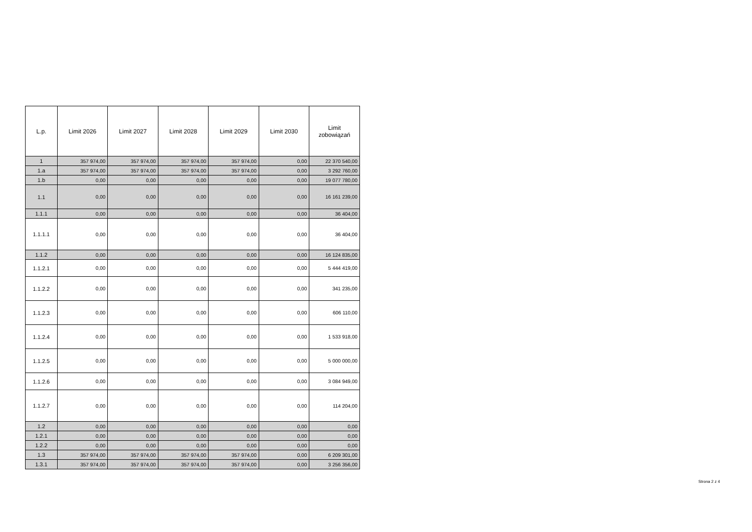| L.p. | Limit 2026 | Limit 2027 | Limit 2028 | Limit 2029 | Limit 2030 | Limit zobowiązań |
| --- | --- | --- | --- | --- | --- | --- |
| 1 | 357 974,00 | 357 974,00 | 357 974,00 | 357 974,00 | 0,00 | 22 370 540,00 |
| 1.a | 357 974,00 | 357 974,00 | 357 974,00 | 357 974,00 | 0,00 | 3 292 760,00 |
| 1.b | 0,00 | 0,00 | 0,00 | 0,00 | 0,00 | 19 077 780,00 |
| 1.1 | 0,00 | 0,00 | 0,00 | 0,00 | 0,00 | 16 161 239,00 |
| 1.1.1 | 0,00 | 0,00 | 0,00 | 0,00 | 0,00 | 36 404,00 |
| 1.1.1.1 | 0,00 | 0,00 | 0,00 | 0,00 | 0,00 | 36 404,00 |
| 1.1.2 | 0,00 | 0,00 | 0,00 | 0,00 | 0,00 | 16 124 835,00 |
| 1.1.2.1 | 0,00 | 0,00 | 0,00 | 0,00 | 0,00 | 5 444 419,00 |
| 1.1.2.2 | 0,00 | 0,00 | 0,00 | 0,00 | 0,00 | 341 235,00 |
| 1.1.2.3 | 0,00 | 0,00 | 0,00 | 0,00 | 0,00 | 606 110,00 |
| 1.1.2.4 | 0,00 | 0,00 | 0,00 | 0,00 | 0,00 | 1 533 918,00 |
| 1.1.2.5 | 0,00 | 0,00 | 0,00 | 0,00 | 0,00 | 5 000 000,00 |
| 1.1.2.6 | 0,00 | 0,00 | 0,00 | 0,00 | 0,00 | 3 084 949,00 |
| 1.1.2.7 | 0,00 | 0,00 | 0,00 | 0,00 | 0,00 | 114 204,00 |
| 1.2 | 0,00 | 0,00 | 0,00 | 0,00 | 0,00 | 0,00 |
| 1.2.1 | 0,00 | 0,00 | 0,00 | 0,00 | 0,00 | 0,00 |
| 1.2.2 | 0,00 | 0,00 | 0,00 | 0,00 | 0,00 | 0,00 |
| 1.3 | 357 974,00 | 357 974,00 | 357 974,00 | 357 974,00 | 0,00 | 6 209 301,00 |
| 1.3.1 | 357 974,00 | 357 974,00 | 357 974,00 | 357 974,00 | 0,00 | 3 256 356,00 |
Strona 2 z 4